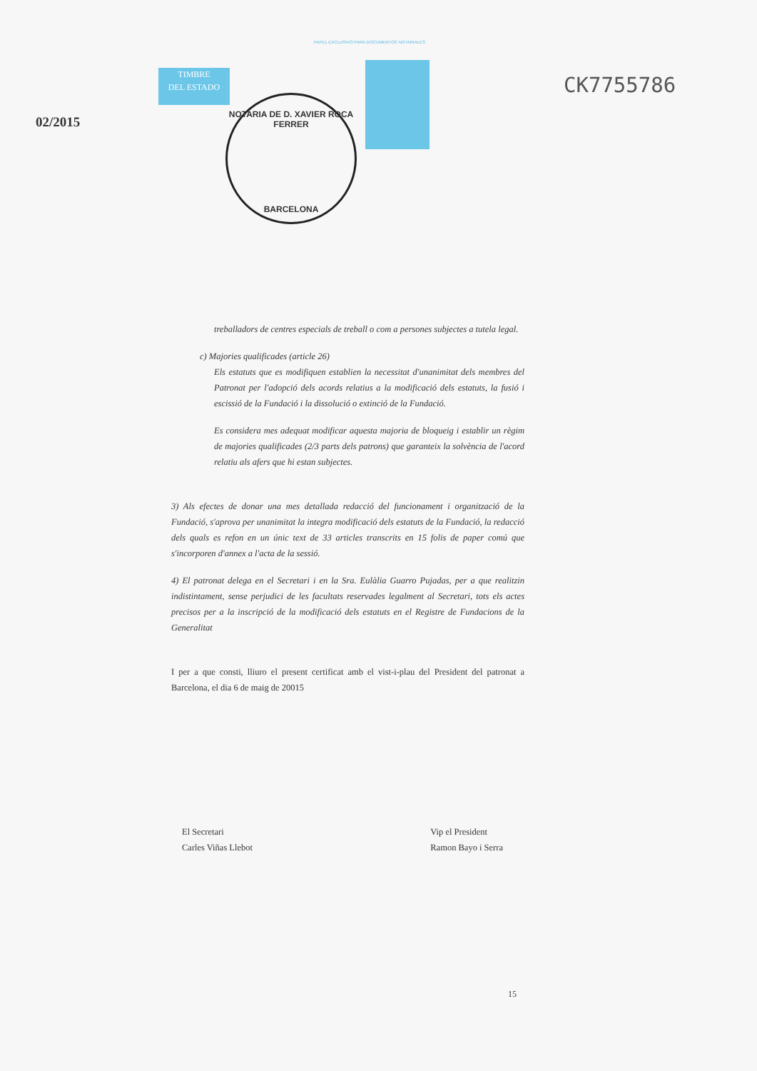PAPEL EXCLUSIVO PARA DOCUMENTOS NOTARIALES
TIMBRE
DEL ESTADO
NOTARIA DE D. XAVIER ROCA FERRER
BARCELONA
02/2015
CK7755786
treballadors de centres especials de treball o com a persones subjectes a tutela legal.
c) Majories qualificades (article 26)
Els estatuts que es modifiquen establien la necessitat d'unanimitat dels membres del Patronat per l'adopció dels acords relatius a la modificació dels estatuts, la fusió i escissió de la Fundació i la dissolució o extinció de la Fundació.
Es considera mes adequat modificar aquesta majoria de bloqueig i establir un règim de majories qualificades (2/3 parts dels patrons) que garanteix la solvència de l'acord relatiu als afers que hi estan subjectes.
3) Als efectes de donar una mes detallada redacció del funcionament i organització de la Fundació, s'aprova per unanimitat la integra modificació dels estatuts de la Fundació, la redacció dels quals es refon en un únic text de 33 articles transcrits en 15 folis de paper comú que s'incorporen d'annex a l'acta de la sessió.
4) El patronat delega en el Secretari i en la Sra. Eulàlia Guarro Pujadas, per a que realitzin indistintament, sense perjudici de les facultats reservades legalment al Secretari, tots els actes precisos per a la inscripció de la modificació dels estatuts en el Registre de Fundacions de la Generalitat
I per a que consti, lliuro el present certificat amb el vist-i-plau del President del patronat a Barcelona, el dia 6 de maig de 20015
El Secretari
Carles Viñas Llebot
Vip el President
Ramon Bayo i Serra
15